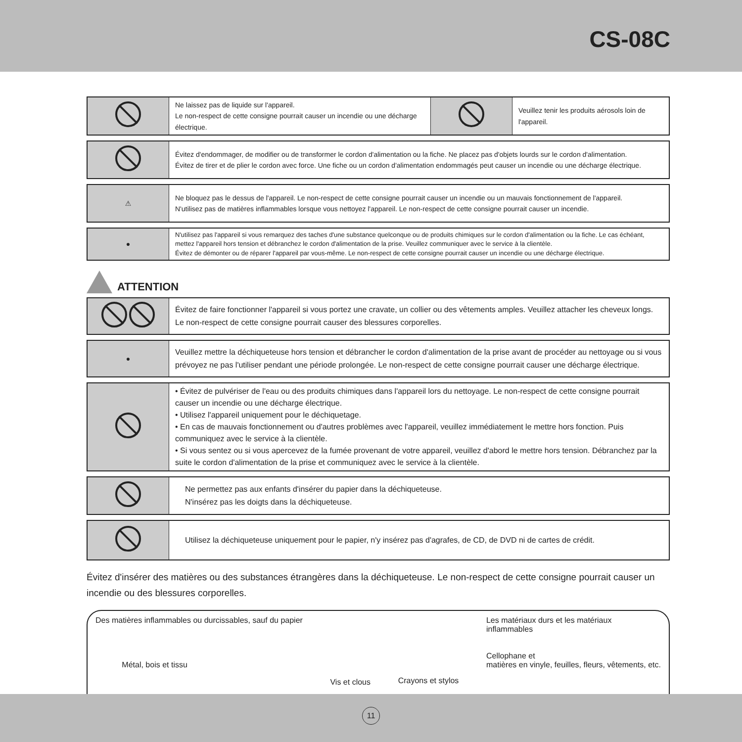CS-08C
| | Ne laissez pas de liquide sur l'appareil. Le non-respect de cette consigne pourrait causer un incendie ou une décharge électrique. | | Veuillez tenir les produits aérosols loin de l'appareil. |
| | Évitez d'endommager, de modifier ou de transformer le cordon d'alimentation ou la fiche. Ne placez pas d'objets lourds sur le cordon d'alimentation. Évitez de tirer et de plier le cordon avec force. Une fiche ou un cordon d'alimentation endommagés peut causer un incendie ou une décharge électrique. |
| ⚠ | Ne bloquez pas le dessus de l'appareil. Le non-respect de cette consigne pourrait causer un incendie ou un mauvais fonctionnement de l'appareil. N'utilisez pas de matières inflammables lorsque vous nettoyez l'appareil. Le non-respect de cette consigne pourrait causer un incendie. |
| ● | N'utilisez pas l'appareil si vous remarquez des taches d'une substance quelconque ou de produits chimiques sur le cordon d'alimentation ou la fiche. Le cas échéant, mettez l'appareil hors tension et débranchez le cordon d'alimentation de la prise. Veuillez communiquer avec le service à la clientèle. Évitez de démonter ou de réparer l'appareil par vous-même. Le non-respect de cette consigne pourrait causer un incendie ou une décharge électrique. |
ATTENTION
| | Évitez de faire fonctionner l'appareil si vous portez une cravate, un collier ou des vêtements amples. Veuillez attacher les cheveux longs. Le non-respect de cette consigne pourrait causer des blessures corporelles. |
| ● | Veuillez mettre la déchiqueteuse hors tension et débrancher le cordon d'alimentation de la prise avant de procéder au nettoyage ou si vous prévoyez ne pas l'utiliser pendant une période prolongée. Le non-respect de cette consigne pourrait causer une décharge électrique. |
| | • Évitez de pulvériser de l'eau ou des produits chimiques dans l'appareil lors du nettoyage. Le non-respect de cette consigne pourrait causer un incendie ou une décharge électrique. • Utilisez l'appareil uniquement pour le déchiquetage. • En cas de mauvais fonctionnement ou d'autres problèmes avec l'appareil, veuillez immédiatement le mettre hors fonction. Puis communiquez avec le service à la clientèle. • Si vous sentez ou si vous apercevez de la fumée provenant de votre appareil, veuillez d'abord le mettre hors tension. Débranchez par la suite le cordon d'alimentation de la prise et communiquez avec le service à la clientèle. |
| | Ne permettez pas aux enfants d'insérer du papier dans la déchiqueteuse. N'insérez pas les doigts dans la déchiqueteuse. |
| | Utilisez la déchiqueteuse uniquement pour le papier, n'y insérez pas d'agrafes, de CD, de DVD ni de cartes de crédit. |
Évitez d'insérer des matières ou des substances étrangères dans la déchiqueteuse. Le non-respect de cette consigne pourrait causer un incendie ou des blessures corporelles.
Des matières inflammables ou durcissables, sauf du papier
Métal, bois et tissu
Vis et clous
Crayons et stylos
Les matériaux durs et les matériaux
inflammables
Cellophane et
matières en vinyle, feuilles, fleurs, vêtements, etc.
11